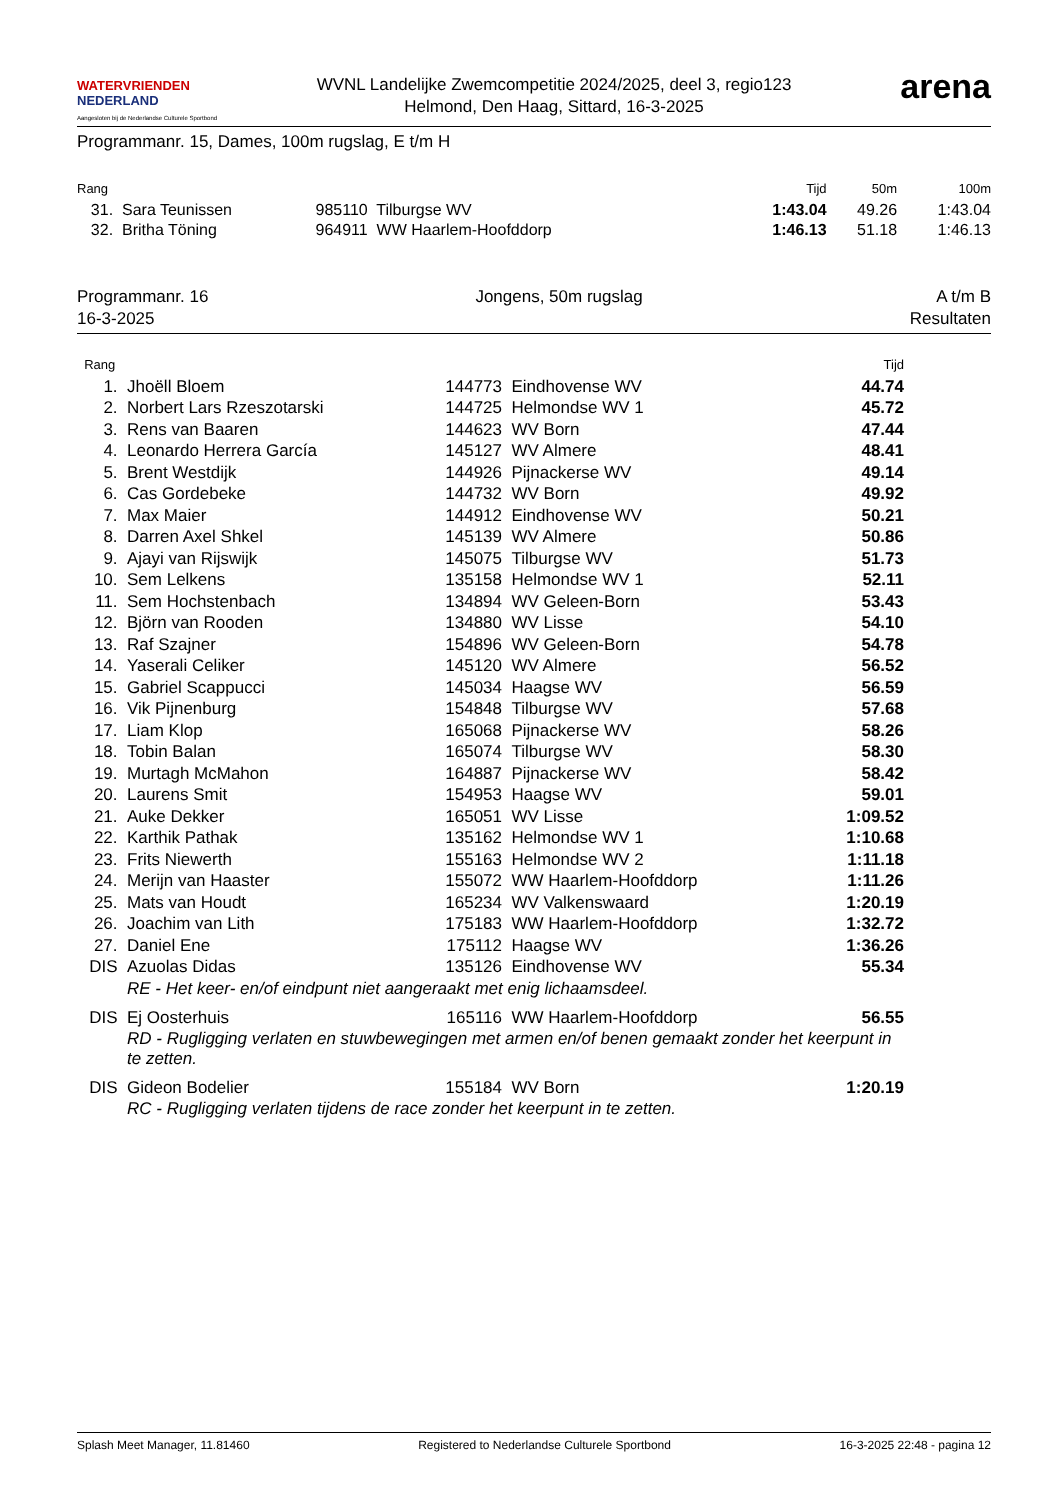WATERVRIENDEN
NEDERLAND
Aangesloten bij de Nederlandse Culturele Sportbond
WVNL Landelijke Zwemcompetitie 2024/2025, deel 3, regio123
Helmond, Den Haag, Sittard, 16-3-2025
arena
Programmanr. 15, Dames, 100m rugslag, E t/m H
| Rang | | | Tijd | 50m | 100m |
| --- | --- | --- | --- | --- | --- |
| 31. | Sara Teunissen | 985110 Tilburgse WV | 1:43.04 | 49.26 | 1:43.04 |
| 32. | Britha Töning | 964911 WW Haarlem-Hoofddorp | 1:46.13 | 51.18 | 1:46.13 |
Programmanr. 16
16-3-2025
Jongens, 50m rugslag A t/m B
Resultaten
| Rang | | | | Tijd |
| --- | --- | --- | --- | --- |
| 1. | Jhoëll Bloem | 144773 | Eindhovense WV | 44.74 |
| 2. | Norbert Lars Rzeszotarski | 144725 | Helmondse WV 1 | 45.72 |
| 3. | Rens van Baaren | 144623 | WV Born | 47.44 |
| 4. | Leonardo Herrera García | 145127 | WV Almere | 48.41 |
| 5. | Brent Westdijk | 144926 | Pijnackerse WV | 49.14 |
| 6. | Cas Gordebeke | 144732 | WV Born | 49.92 |
| 7. | Max Maier | 144912 | Eindhovense WV | 50.21 |
| 8. | Darren Axel Shkel | 145139 | WV Almere | 50.86 |
| 9. | Ajayi van Rijswijk | 145075 | Tilburgse WV | 51.73 |
| 10. | Sem Lelkens | 135158 | Helmondse WV 1 | 52.11 |
| 11. | Sem Hochstenbach | 134894 | WV Geleen-Born | 53.43 |
| 12. | Björn van Rooden | 134880 | WV Lisse | 54.10 |
| 13. | Raf Szajner | 154896 | WV Geleen-Born | 54.78 |
| 14. | Yaserali Celiker | 145120 | WV Almere | 56.52 |
| 15. | Gabriel Scappucci | 145034 | Haagse WV | 56.59 |
| 16. | Vik Pijnenburg | 154848 | Tilburgse WV | 57.68 |
| 17. | Liam Klop | 165068 | Pijnackerse WV | 58.26 |
| 18. | Tobin Balan | 165074 | Tilburgse WV | 58.30 |
| 19. | Murtagh McMahon | 164887 | Pijnackerse WV | 58.42 |
| 20. | Laurens Smit | 154953 | Haagse WV | 59.01 |
| 21. | Auke Dekker | 165051 | WV Lisse | 1:09.52 |
| 22. | Karthik Pathak | 135162 | Helmondse WV 1 | 1:10.68 |
| 23. | Frits Niewerth | 155163 | Helmondse WV 2 | 1:11.18 |
| 24. | Merijn van Haaster | 155072 | WW Haarlem-Hoofddorp | 1:11.26 |
| 25. | Mats van Houdt | 165234 | WV Valkenswaard | 1:20.19 |
| 26. | Joachim van Lith | 175183 | WW Haarlem-Hoofddorp | 1:32.72 |
| 27. | Daniel Ene | 175112 | Haagse WV | 1:36.26 |
| DIS | Azuolas Didas | 135126 | Eindhovense WV | 55.34 |
| | RE - Het keer- en/of eindpunt niet aangeraakt met enig lichaamsdeel. | | | |
| DIS | Ej Oosterhuis | 165116 | WW Haarlem-Hoofddorp | 56.55 |
| | RD - Rugligging verlaten en stuwbewegingen met armen en/of benen gemaakt zonder het keerpunt in te zetten. | | | |
| DIS | Gideon Bodelier | 155184 | WV Born | 1:20.19 |
| | RC - Rugligging verlaten tijdens de race zonder het keerpunt in te zetten. | | | |
Splash Meet Manager, 11.81460 Registered to Nederlandse Culturele Sportbond 16-3-2025 22:48 - pagina 12